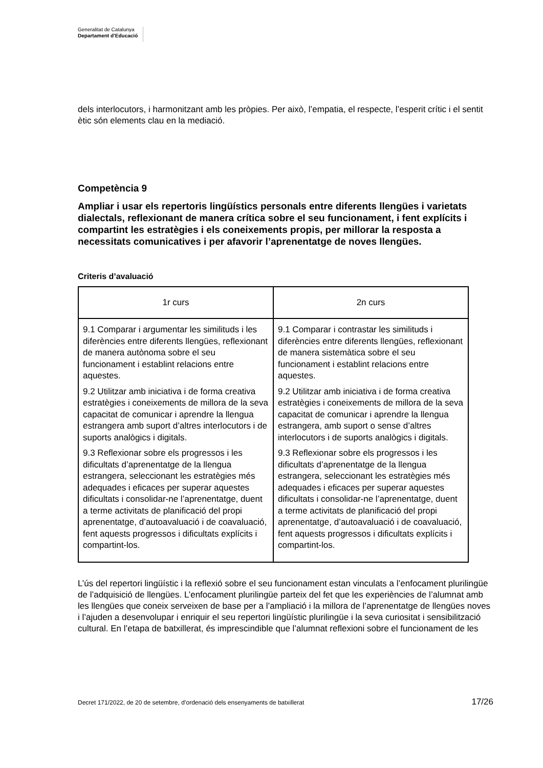Generalitat de Catalunya
Departament d’Educació
dels interlocutors, i harmonitzant amb les pròpies. Per això, l’empatia, el respecte, l’esperit crític i el sentit ètic són elements clau en la mediació.
Competència 9
Ampliar i usar els repertoris lingüístics personals entre diferents llengües i varietats dialectals, reflexionant de manera crítica sobre el seu funcionament, i fent explícits i compartint les estratègies i els coneixements propis, per millorar la resposta a necessitats comunicatives i per afavorir l’aprenentatge de noves llengües.
Criteris d’avaluació
| 1r curs | 2n curs |
| --- | --- |
| 9.1 Comparar i argumentar les similituds i les diferències entre diferents llengües, reflexionant de manera autònoma sobre el seu funcionament i establint relacions entre aquestes. | 9.1 Comparar i contrastar les similituds i diferències entre diferents llengües, reflexionant de manera sistemàtica sobre el seu funcionament i establint relacions entre aquestes. |
| 9.2 Utilitzar amb iniciativa i de forma creativa estratègies i coneixements de millora de la seva capacitat de comunicar i aprendre la llengua estrangera amb suport d’altres interlocutors i de suports analògics i digitals. | 9.2 Utilitzar amb iniciativa i de forma creativa estratègies i coneixements de millora de la seva capacitat de comunicar i aprendre la llengua estrangera, amb suport o sense d’altres interlocutors i de suports analògics i digitals. |
| 9.3 Reflexionar sobre els progressos i les dificultats d’aprenentatge de la llengua estrangera, seleccionant les estratègies més adequades i eficaces per superar aquestes dificultats i consolidar-ne l’aprenentatge, duent a terme activitats de planificació del propi aprenentatge, d’autoavaluació i de coavaluació, fent aquests progressos i dificultats explícits i compartint-los. | 9.3 Reflexionar sobre els progressos i les dificultats d’aprenentatge de la llengua estrangera, seleccionant les estratègies més adequades i eficaces per superar aquestes dificultats i consolidar-ne l’aprenentatge, duent a terme activitats de planificació del propi aprenentatge, d’autoavaluació i de coavaluació, fent aquests progressos i dificultats explícits i compartint-los. |
L’ús del repertori lingüístic i la reflexió sobre el seu funcionament estan vinculats a l’enfocament plurilingüe de l’adquisició de llengües. L’enfocament plurilingüe parteix del fet que les experiències de l’alumnat amb les llengües que coneix serveixen de base per a l’ampliació i la millora de l’aprenentatge de llengües noves i l’ajuden a desenvolupar i enriquir el seu repertori lingüístic plurilingüe i la seva curiositat i sensibilització cultural. En l’etapa de batxillerat, és imprescindible que l’alumnat reflexioni sobre el funcionament de les
Decret 171/2022, de 20 de setembre, d’ordenació dels ensenyaments de batxillerat 17/26